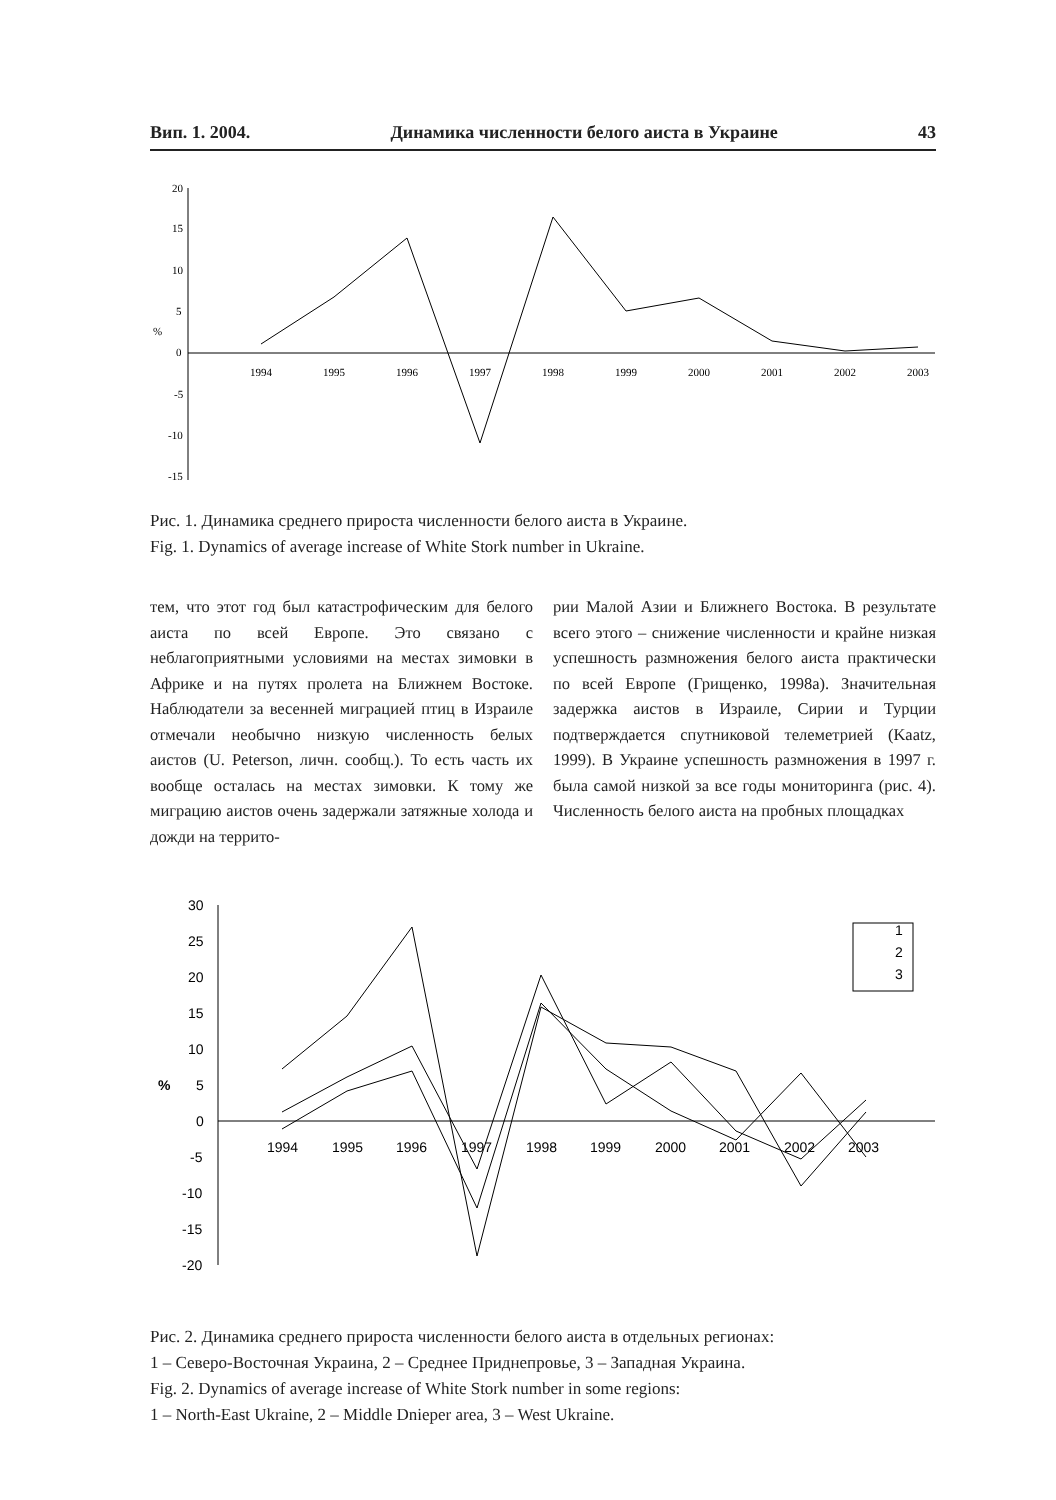Вип. 1. 2004. Динамика численности белого аиста в Украине 43
20
15
10
5
0
-5
-10
-15
%
1994
1995
1996
1997
1998
1999
2000
2001
2002
2003
Рис. 1. Динамика среднего прироста численности белого аиста в Украине.
Fig. 1. Dynamics of average increase of White Stork number in Ukraine.
тем, что этот год был катастрофическим для белого аиста по всей Европе. Это связано с неблагоприятными условиями на местах зимовки в Африке и на путях пролета на Ближнем Востоке. Наблюдатели за весенней миграцией птиц в Израиле отмечали необычно низкую численность белых аистов (U. Peterson, личн. сообщ.). То есть часть их вообще осталась на местах зимовки. К тому же миграцию аистов очень задержали затяжные холода и дожди на террито-
рии Малой Азии и Ближнего Востока. В результате всего этого – снижение численности и крайне низкая успешность размножения белого аиста практически по всей Европе (Грищенко, 1998а). Значительная задержка аистов в Израиле, Сирии и Турции подтверждается спутниковой телеметрией (Kaatz, 1999). В Украине успешность размножения в 1997 г. была самой низкой за все годы мониторинга (рис. 4). Численность белого аиста на пробных площадках
30
25
20
15
10
5
0
-5
-10
-15
-20
%
1994
1995
1996
1997
1998
1999
2000
2001
2002
2003
1
2
3
Рис. 2. Динамика среднего прироста численности белого аиста в отдельных регионах:
1 – Северо-Восточная Украина, 2 – Среднее Приднепровье, 3 – Западная Украина.
Fig. 2. Dynamics of average increase of White Stork number in some regions:
1 – North-East Ukraine, 2 – Middle Dnieper area, 3 – West Ukraine.